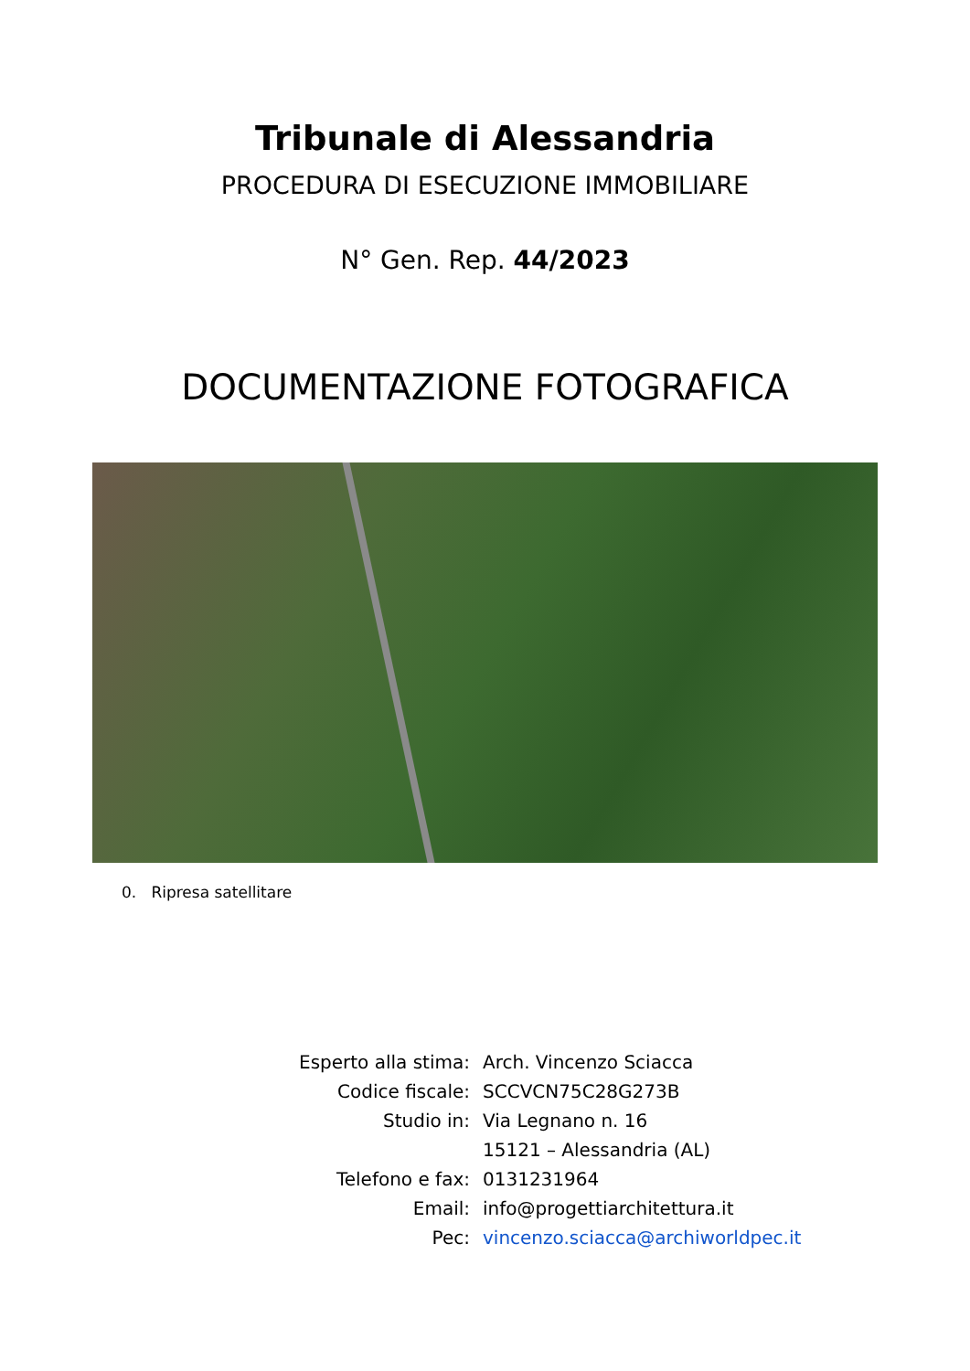Tribunale di Alessandria
PROCEDURA DI ESECUZIONE IMMOBILIARE
N° Gen. Rep. 44/2023
DOCUMENTAZIONE FOTOGRAFICA
0. Ripresa satellitare
| Esperto alla stima: | Arch. Vincenzo Sciacca |
| Codice fiscale: | SCCVCN75C28G273B |
| Studio in: | Via Legnano n. 16 |
| | 15121 – Alessandria (AL) |
| Telefono e fax: | 0131231964 |
| Email: | info@progettiarchitettura.it |
| Pec: | vincenzo.sciacca@archiworldpec.it |